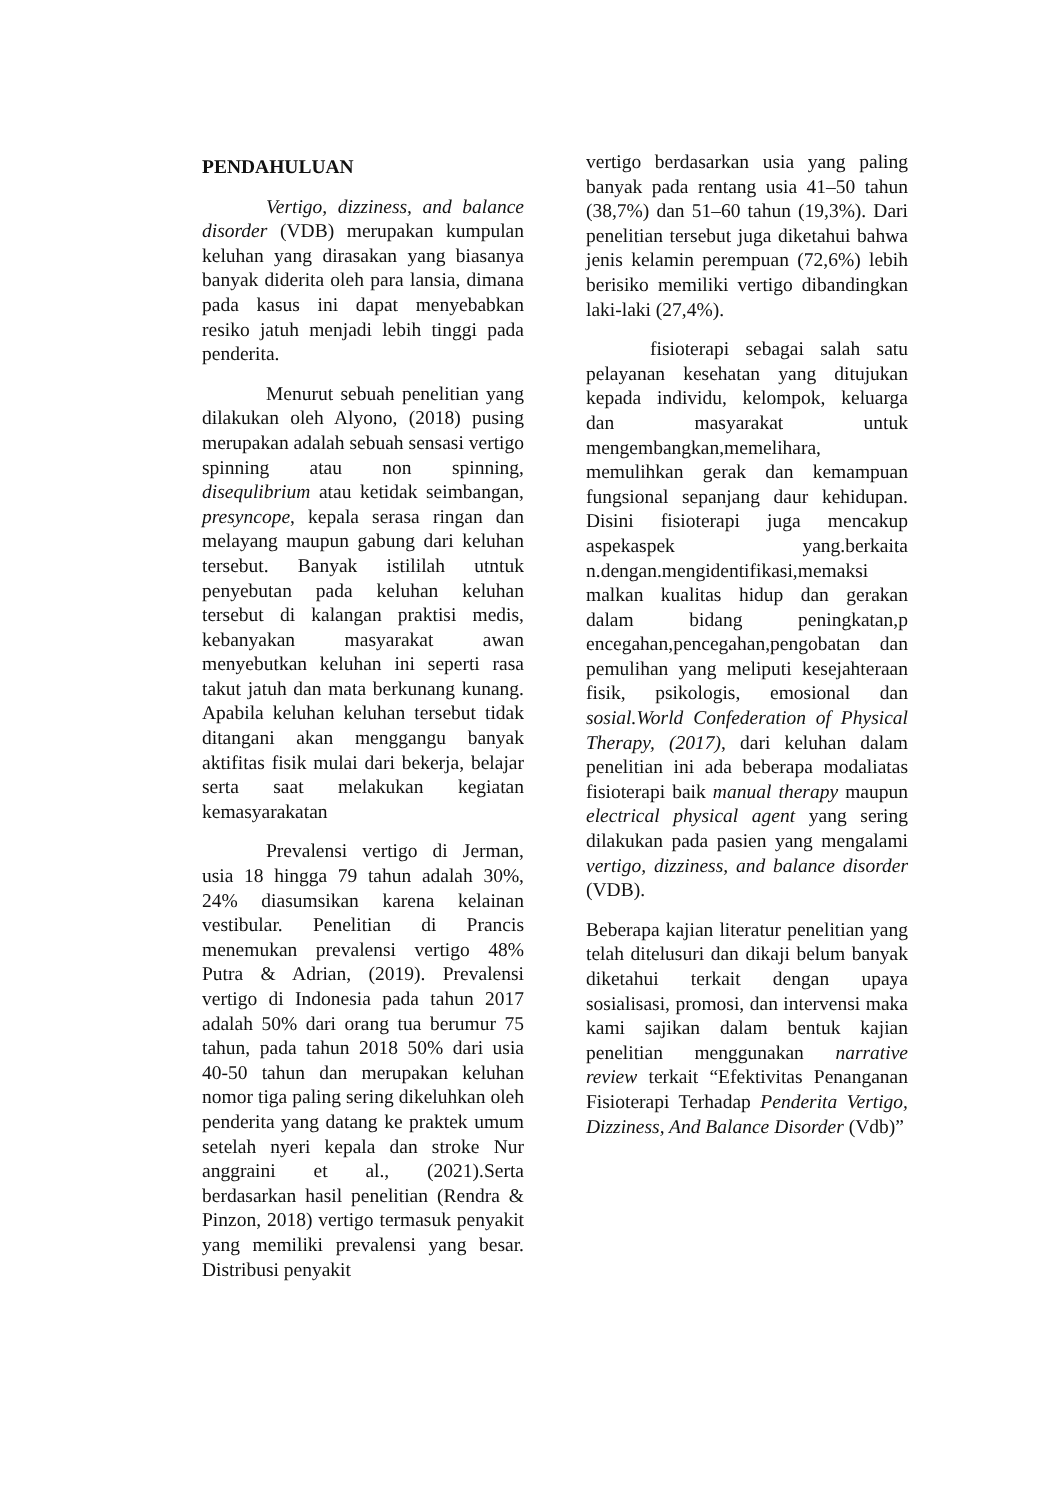PENDAHULUAN
Vertigo, dizziness, and balance disorder (VDB) merupakan kumpulan keluhan yang dirasakan yang biasanya banyak diderita oleh para lansia, dimana pada kasus ini dapat menyebabkan resiko jatuh menjadi lebih tinggi pada penderita.
Menurut sebuah penelitian yang dilakukan oleh Alyono, (2018) pusing merupakan adalah sebuah sensasi vertigo spinning atau non spinning, disequlibrium atau ketidak seimbangan, presyncope, kepala serasa ringan dan melayang maupun gabung dari keluhan tersebut. Banyak istililah utntuk penyebutan pada keluhan keluhan tersebut di kalangan praktisi medis, kebanyakan masyarakat awan menyebutkan keluhan ini seperti rasa takut jatuh dan mata berkunang kunang. Apabila keluhan keluhan tersebut tidak ditangani akan menggangu banyak aktifitas fisik mulai dari bekerja, belajar serta saat melakukan kegiatan kemasyarakatan
Prevalensi vertigo di Jerman, usia 18 hingga 79 tahun adalah 30%, 24% diasumsikan karena kelainan vestibular. Penelitian di Prancis menemukan prevalensi vertigo 48% Putra & Adrian, (2019). Prevalensi vertigo di Indonesia pada tahun 2017 adalah 50% dari orang tua berumur 75 tahun, pada tahun 2018 50% dari usia 40-50 tahun dan merupakan keluhan nomor tiga paling sering dikeluhkan oleh penderita yang datang ke praktek umum setelah nyeri kepala dan stroke Nur anggraini et al., (2021).Serta berdasarkan hasil penelitian (Rendra & Pinzon, 2018) vertigo termasuk penyakit yang memiliki prevalensi yang besar. Distribusi penyakit
vertigo berdasarkan usia yang paling banyak pada rentang usia 41–50 tahun (38,7%) dan 51–60 tahun (19,3%). Dari penelitian tersebut juga diketahui bahwa jenis kelamin perempuan (72,6%) lebih berisiko memiliki vertigo dibandingkan laki-laki (27,4%).
fisioterapi sebagai salah satu pelayanan kesehatan yang ditujukan kepada individu, kelompok, keluarga dan masyarakat untuk mengembangkan,memelihara, memulihkan gerak dan kemampuan fungsional sepanjang daur kehidupan. Disini fisioterapi juga mencakup aspekaspek yang.berkaita n.dengan.mengidentifikasi,memaksi malkan kualitas hidup dan gerakan dalam bidang peningkatan,p encegahan,pencegahan,pengobatan dan pemulihan yang meliputi kesejahteraan fisik, psikologis, emosional dan sosial.World Confederation of Physical Therapy, (2017), dari keluhan dalam penelitian ini ada beberapa modaliatas fisioterapi baik manual therapy maupun electrical physical agent yang sering dilakukan pada pasien yang mengalami vertigo, dizziness, and balance disorder (VDB).
Beberapa kajian literatur penelitian yang telah ditelusuri dan dikaji belum banyak diketahui terkait dengan upaya sosialisasi, promosi, dan intervensi maka kami sajikan dalam bentuk kajian penelitian menggunakan narrative review terkait “Efektivitas Penanganan Fisioterapi Terhadap Penderita Vertigo, Dizziness, And Balance Disorder (Vdb)”